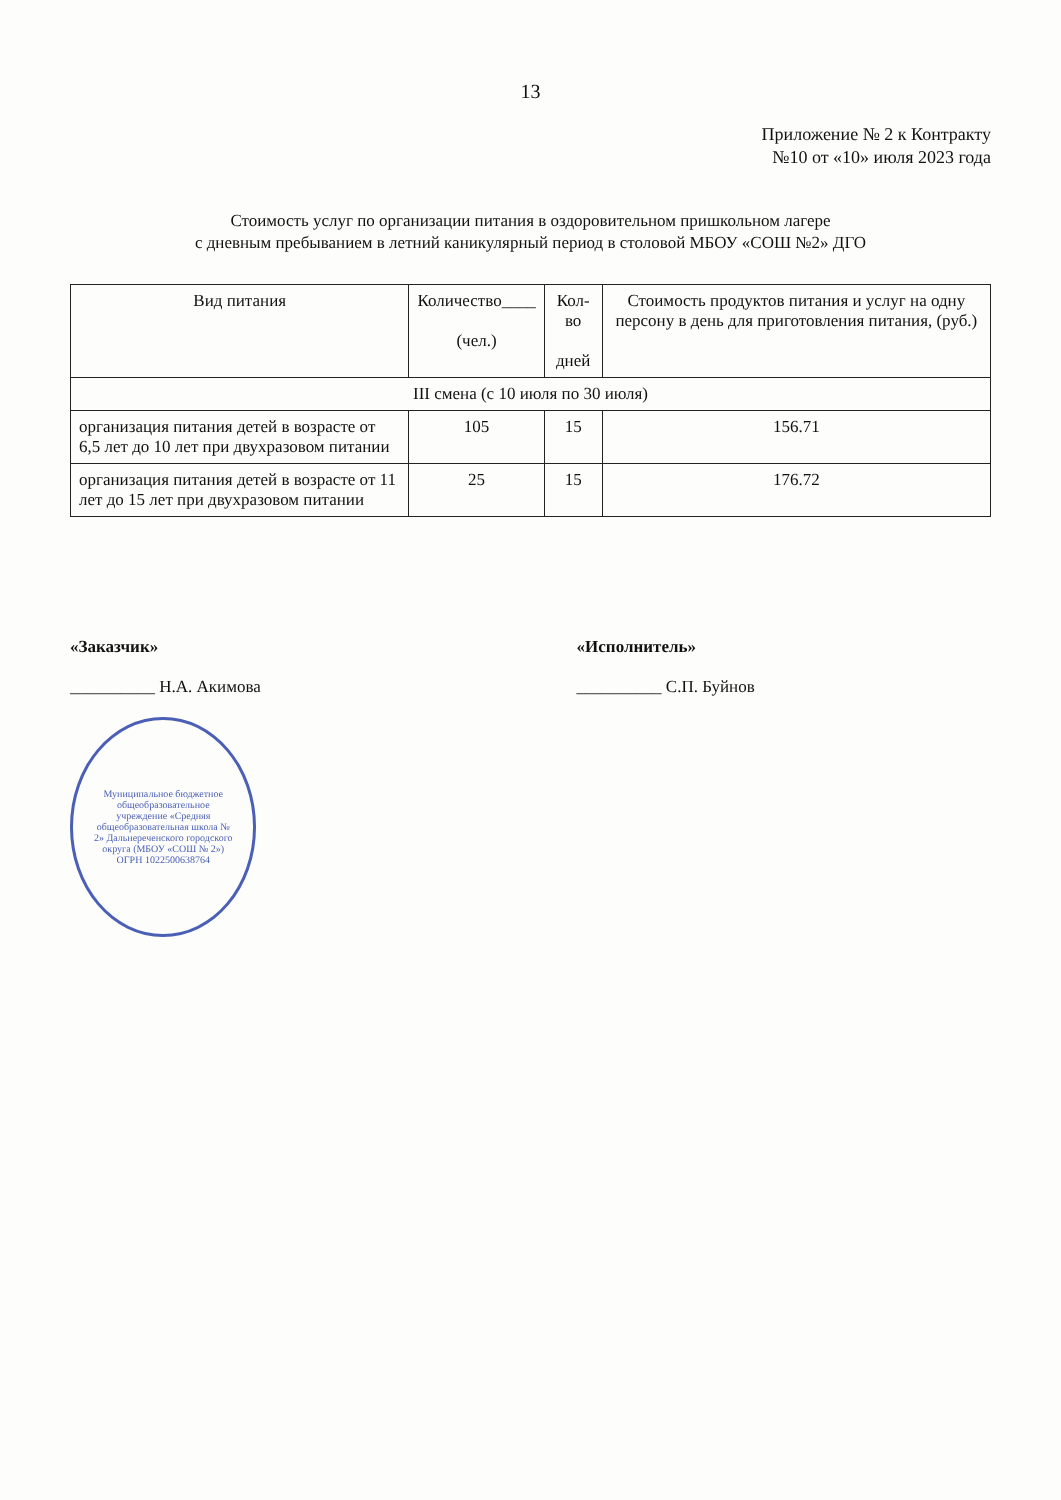13
Приложение № 2 к Контракту
№10 от «10» июля 2023 года
Стоимость услуг по организации питания в оздоровительном пришкольном лагере
с дневным пребыванием в летний каникулярный период в столовой МБОУ «СОШ №2» ДГО
| Вид питания | Количество____ (чел.) | Кол-во дней | Стоимость продуктов питания и услуг на одну персону в день для приготовления питания, (руб.) |
| --- | --- | --- | --- |
| III смена (с 10 июля по 30 июля) | | | |
| организация питания детей в возрасте от 6,5 лет до 10 лет при двухразовом питании | 105 | 15 | 156.71 |
| организация питания детей в возрасте от 11 лет до 15 лет при двухразовом питании | 25 | 15 | 176.72 |
«Заказчик»
__________ Н.А. Акимова
Муниципальное бюджетное общеобразовательное учреждение «Средняя общеобразовательная школа № 2» Дальнереченского городского округа (МБОУ «СОШ № 2») ОГРН 1022500638764
«Исполнитель»
__________ С.П. Буйнов